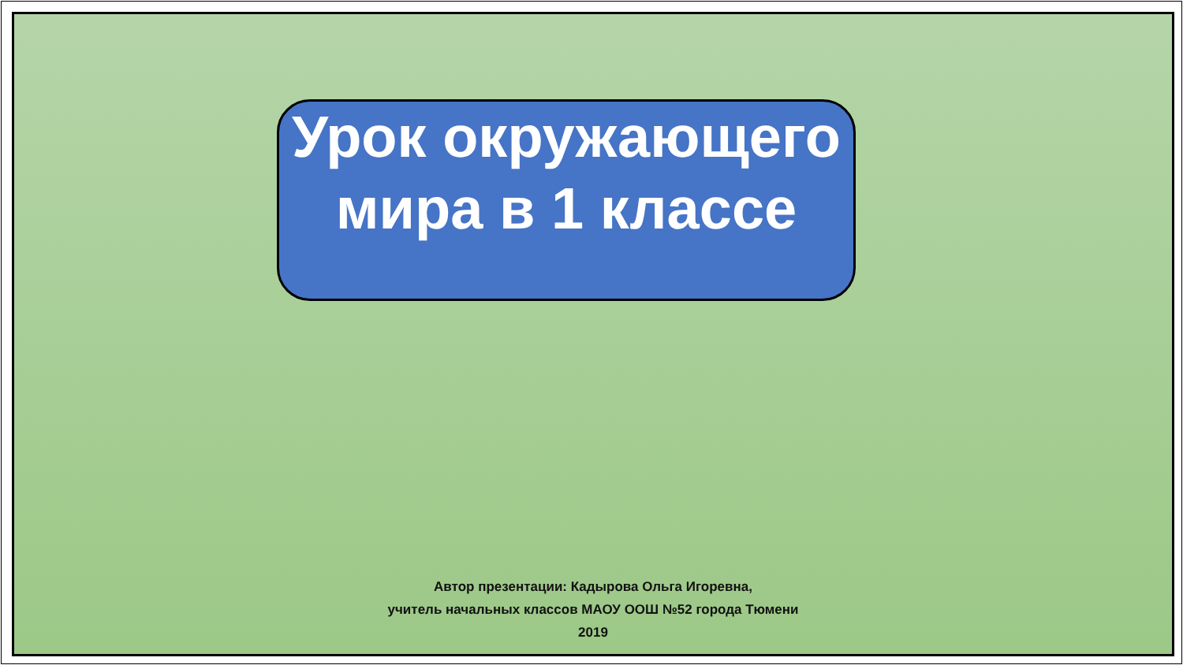Урок окружающего мира в 1 классе
Автор презентации: Кадырова Ольга Игоревна,
учитель начальных классов МАОУ ООШ №52 города Тюмени
2019